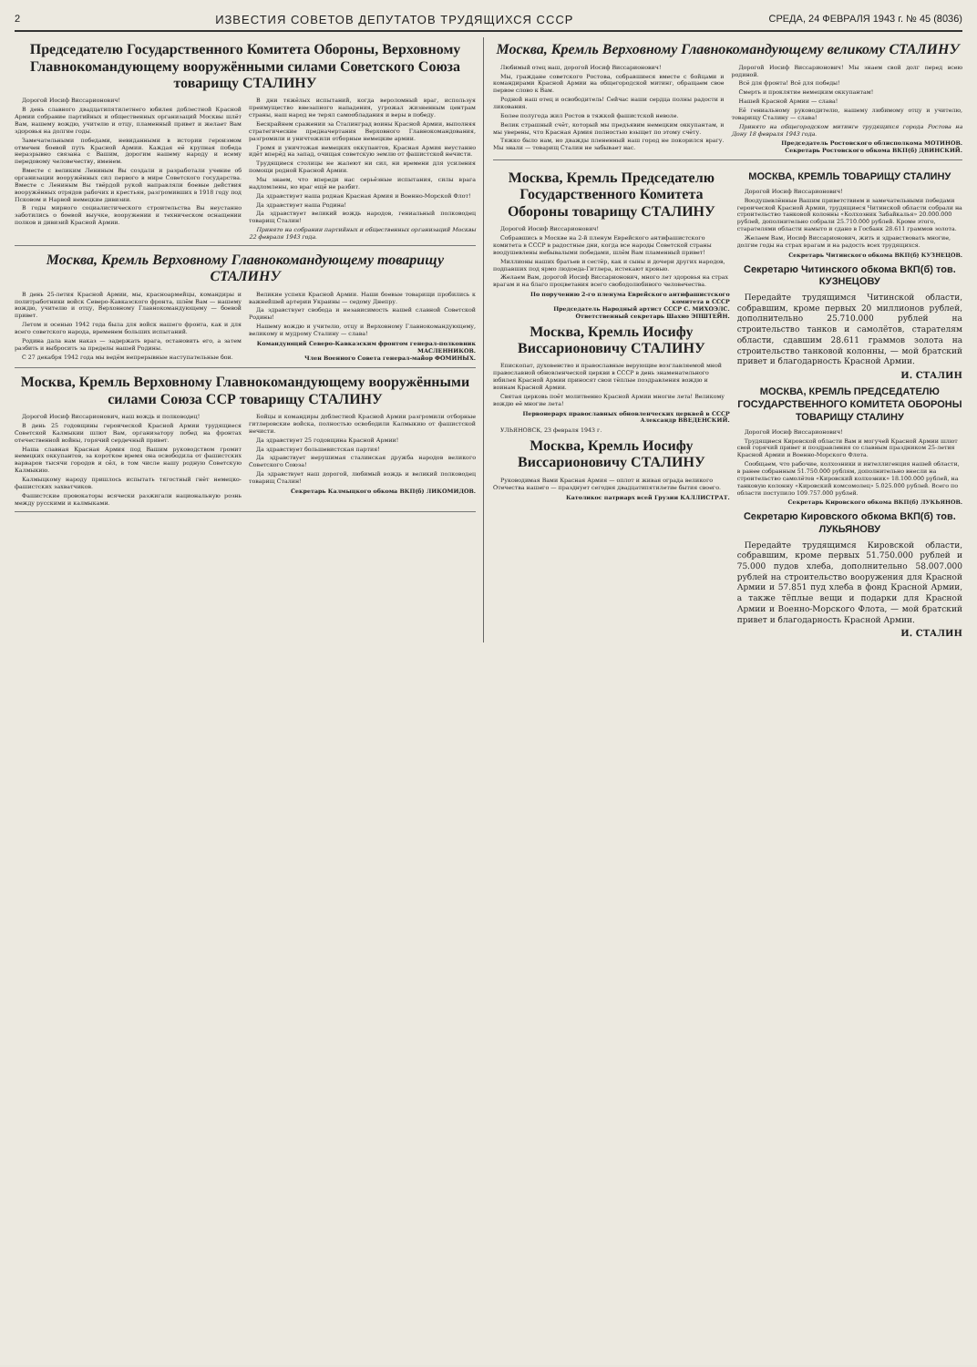2 ИЗВЕСТИЯ СОВЕТОВ ДЕПУТАТОВ ТРУДЯЩИХСЯ СССР СРЕДА, 24 ФЕВРАЛЯ 1943 г. № 45 (8036)
Председателю Государственного Комитета Обороны, Верховному Главнокомандующему вооружёнными силами Советского Союза товарищу СТАЛИНУ
Дорогой Иосиф Виссарионович!
В день славного двадцатипятилетнего юбилея доблестной Красной Армии собрание партийных и общественных организаций Москвы шлёт Вам, нашему вождю, учителю и отцу, пламенный привет и желает Вам здоровья на долгие годы.
Замечательными победами, невиданными в истории героизмом отмечен боевой путь Красной Армии. Каждая её крупная победа неразрывно связана с Вашим, дорогим нашему народу и всему передовому человечеству, именем.
Вместе с великим Лениным Вы создали и разработали учение об организации вооружённых сил первого в мире Советского государства. Вместе с Лениным Вы твёрдой рукой направляли боевые действия вооружённых отрядов рабочих и крестьян, разгромивших в 1918 году под Псковом и Нарвой немецкие дивизии.
В годы мирного социалистического строительства Вы неустанно заботились о боевой выучке, вооружении и техническом оснащении полков и дивизий Красной Армии.
В дни тяжёлых испытаний, когда вероломный враг, используя преимущество внезапного нападения, угрожал жизненным центрам страны, наш народ не терял самообладания и веры в победу.
Бескрайнем сражении за Сталинград воины Красной Армии, выполняя стратегические предначертания Верховного Главнокомандования, разгромили и уничтожили отборные немецкие армии.
Громя и уничтожая немецких оккупантов, Красная Армия неустанно идёт вперёд на запад, очищая советскую землю от фашистской нечисти.
Трудящиеся столицы не жалеют ни сил, ни времени для усиления помощи родной Красной Армии.
Мы знаем, что впереди нас серьёзные испытания, силы врага надломлены, но враг ещё не разбит.
Да здравствует наша родная Красная Армия и Военно-Морской Флот!
Да здравствует наша Родина!
Да здравствует великий вождь народов, гениальный полководец товарищ Сталин!
Принято на собрании партийных и общественных организаций Москвы 22 февраля 1943 года.
Москва, Кремль Верховному Главнокомандующему товарищу СТАЛИНУ
В день 25-летия Красной Армии, мы, красноармейцы, командиры и политработники войск Северо-Кавказского фронта, шлём Вам — нашему вождю, учителю и отцу, Верховному Главнокомандующему — боевой привет.
Летом и осенью 1942 года была для войск нашего фронта, как и для всего советского народа, временем больших испытаний.
Родина дала нам наказ — задержать врага, остановить его, а затем разбить и выбросить за пределы нашей Родины.
С 27 декабря 1942 года мы ведём непрерывные наступательные бои.
Великие успехи Красной Армии. Наши боевые товарищи пробились к важнейшей артерии Украины — седому Днепру.
Да здравствует свобода и независимость нашей славной Советской Родины!
Нашему вождю и учителю, отцу и Верховному Главнокомандующему, великому и мудрому Сталину — слава!
Командующий Северо-Кавказским фронтом генерал-полковник МАСЛЕННИКОВ.
Член Военного Совета генерал-майор ФОМИНЫХ.
Москва, Кремль Верховному Главнокомандующему вооружёнными силами Союза ССР товарищу СТАЛИНУ
Дорогой Иосиф Виссарионович, наш вождь и полководец!
В день 25 годовщины героической Красной Армии трудящиеся Советской Калмыкии шлют Вам, организатору побед на фронтах отечественной войны, горячий сердечный привет.
Наша славная Красная Армия под Вашим руководством громит немецких оккупантов, за короткое время она освободила от фашистских варваров тысячи городов и сёл, в том числе нашу родную Советскую Калмыкию.
Калмыцкому народу пришлось испытать тягостный гнёт немецко-фашистских захватчиков.
Фашистские провокаторы всячески разжигали национальную рознь между русскими и калмыками.
Бойцы и командиры доблестной Красной Армии разгромили отборные гитлеровские войска, полностью освободили Калмыкию от фашистской нечисти.
Да здравствует 25 годовщина Красной Армии!
Да здравствует большевистская партия!
Да здравствует нерушимая сталинская дружба народов великого Советского Союза!
Да здравствует наш дорогой, любимый вождь и великий полководец товарищ Сталин!
Секретарь Калмыцкого обкома ВКП(б) ЛИКОМИДОВ.
Москва, Кремль Верховному Главнокомандующему великому СТАЛИНУ
Любимый отец наш, дорогой Иосиф Виссарионович!
Мы, граждане советского Ростова, собравшиеся вместе с бойцами и командирами Красной Армии на общегородской митинг, обращаем свое первое слово к Вам.
Родной наш отец и освободитель! Сейчас наши сердца полны радости и ликования.
Более полугода жил Ростов в тяжкой фашистской неволе.
Велик страшный счёт, который мы предъявим немецким оккупантам, и мы уверены, что Красная Армия полностью взыщет по этому счёту.
Тяжко было нам, но дважды плененный наш город не покорился врагу. Мы знали — товарищ Сталин не забывает нас.
Дорогой Иосиф Виссарионович! Мы знаем свой долг перед всею родиной.
Всё для фронта! Всё для победы!
Смерть и проклятие немецким оккупантам!
Нашей Красной Армии — слава!
Её гениальному руководителю, нашему любимому отцу и учителю, товарищу Сталину — слава!
Принято на общегородском митинге трудящихся города Ростова на Дону 18 февраля 1943 года.
Председатель Ростовского облисполкома МОТИНОВ.
Секретарь Ростовского обкома ВКП(б) ДВИНСКИЙ.
Москва, Кремль Председателю Государственного Комитета Обороны товарищу СТАЛИНУ
Дорогой Иосиф Виссарионович!
Собравшись в Москве на 2-й пленум Еврейского антифашистского комитета в СССР в радостные дни, когда все народы Советской страны воодушевлены небывалыми победами, шлём Вам пламенный привет!
Миллионы наших братьев и сестёр, как и сыны и дочери других народов, подпавших под ярмо людоеда-Гитлера, истекают кровью.
Желаем Вам, дорогой Иосиф Виссарионович, много лет здоровья на страх врагам и на благо процветания всего свободолюбивого человечества.
По поручению 2-го пленума Еврейского антифашистского комитета в СССР
Председатель Народный артист СССР С. МИХОЭЛС.
Ответственный секретарь Шахно ЭПШТЕЙН.
Москва, Кремль Иосифу Виссарионовичу СТАЛИНУ
Епископат, духовенство и православные верующие возглавляемой мной православной обновленческой церкви в СССР в день знаменательного юбилея Красной Армии приносят свои тёплые поздравления вождю и воинам Красной Армии.
Святая церковь поёт молитвенно Красной Армии многие лета! Великому вождю её многие лета!
Первоиерарх православных обновленческих церквей в СССР Александр ВВЕДЕНСКИЙ.
УЛЬЯНОВСК, 23 февраля 1943 г.
Москва, Кремль Иосифу Виссарионовичу СТАЛИНУ
Руководимая Вами Красная Армия — оплот и живая ограда великого Отечества нашего — празднует сегодня двадцатипятилетие бытия своего.
Католикос патриарх всей Грузии КАЛЛИСТРАТ.
МОСКВА, КРЕМЛЬ ТОВАРИЩУ СТАЛИНУ
Дорогой Иосиф Виссарионович!
Воодушевлённые Вашим приветствием и замечательными победами героической Красной Армии, трудящиеся Читинской области собрали на строительство танковой колонны «Колхозник Забайкалья» 20.000.000 рублей, дополнительно собрали 25.710.000 рублей. Кроме этого, старателями области намыто и сдано в Госбанк 28.611 граммов золота.
Желаем Вам, Иосиф Виссарионович, жить и здравствовать многие, долгие годы на страх врагам и на радость всех трудящихся.
Секретарь Читинского обкома ВКП(б) КУЗНЕЦОВ.
Секретарю Читинского обкома ВКП(б) тов. КУЗНЕЦОВУ
Передайте трудящимся Читинской области, собравшим, кроме первых 20 миллионов рублей, дополнительно 25.710.000 рублей на строительство танков и самолётов, старателям области, сдавшим 28.611 граммов золота на строительство танковой колонны, — мой братский привет и благодарность Красной Армии.
И. СТАЛИН
МОСКВА, КРЕМЛЬ ПРЕДСЕДАТЕЛЮ ГОСУДАРСТВЕННОГО КОМИТЕТА ОБОРОНЫ ТОВАРИЩУ СТАЛИНУ
Дорогой Иосиф Виссарионович!
Трудящиеся Кировской области Вам и могучей Красной Армии шлют свой горячий привет и поздравления со славным праздником 25-летия Красной Армии и Военно-Морского Флота.
Сообщаем, что рабочие, колхозники и интеллигенция нашей области, в ранее собранным 51.750.000 рублям, дополнительно внесли на строительство самолётов «Кировский колхозник» 18.100.000 рублей, на танковую колонну «Кировский комсомолец» 5.025.000 рублей. Всего по области поступило 109.757.000 рублей.
Секретарь Кировского обкома ВКП(б) ЛУКЬЯНОВ.
Секретарю Кировского обкома ВКП(б) тов. ЛУКЬЯНОВУ
Передайте трудящимся Кировской области, собравшим, кроме первых 51.750.000 рублей и 75.000 пудов хлеба, дополнительно 58.007.000 рублей на строительство вооружения для Красной Армии и 57.851 пуд хлеба в фонд Красной Армии, а также тёплые вещи и подарки для Красной Армии и Военно-Морского Флота, — мой братский привет и благодарность Красной Армии.
И. СТАЛИН